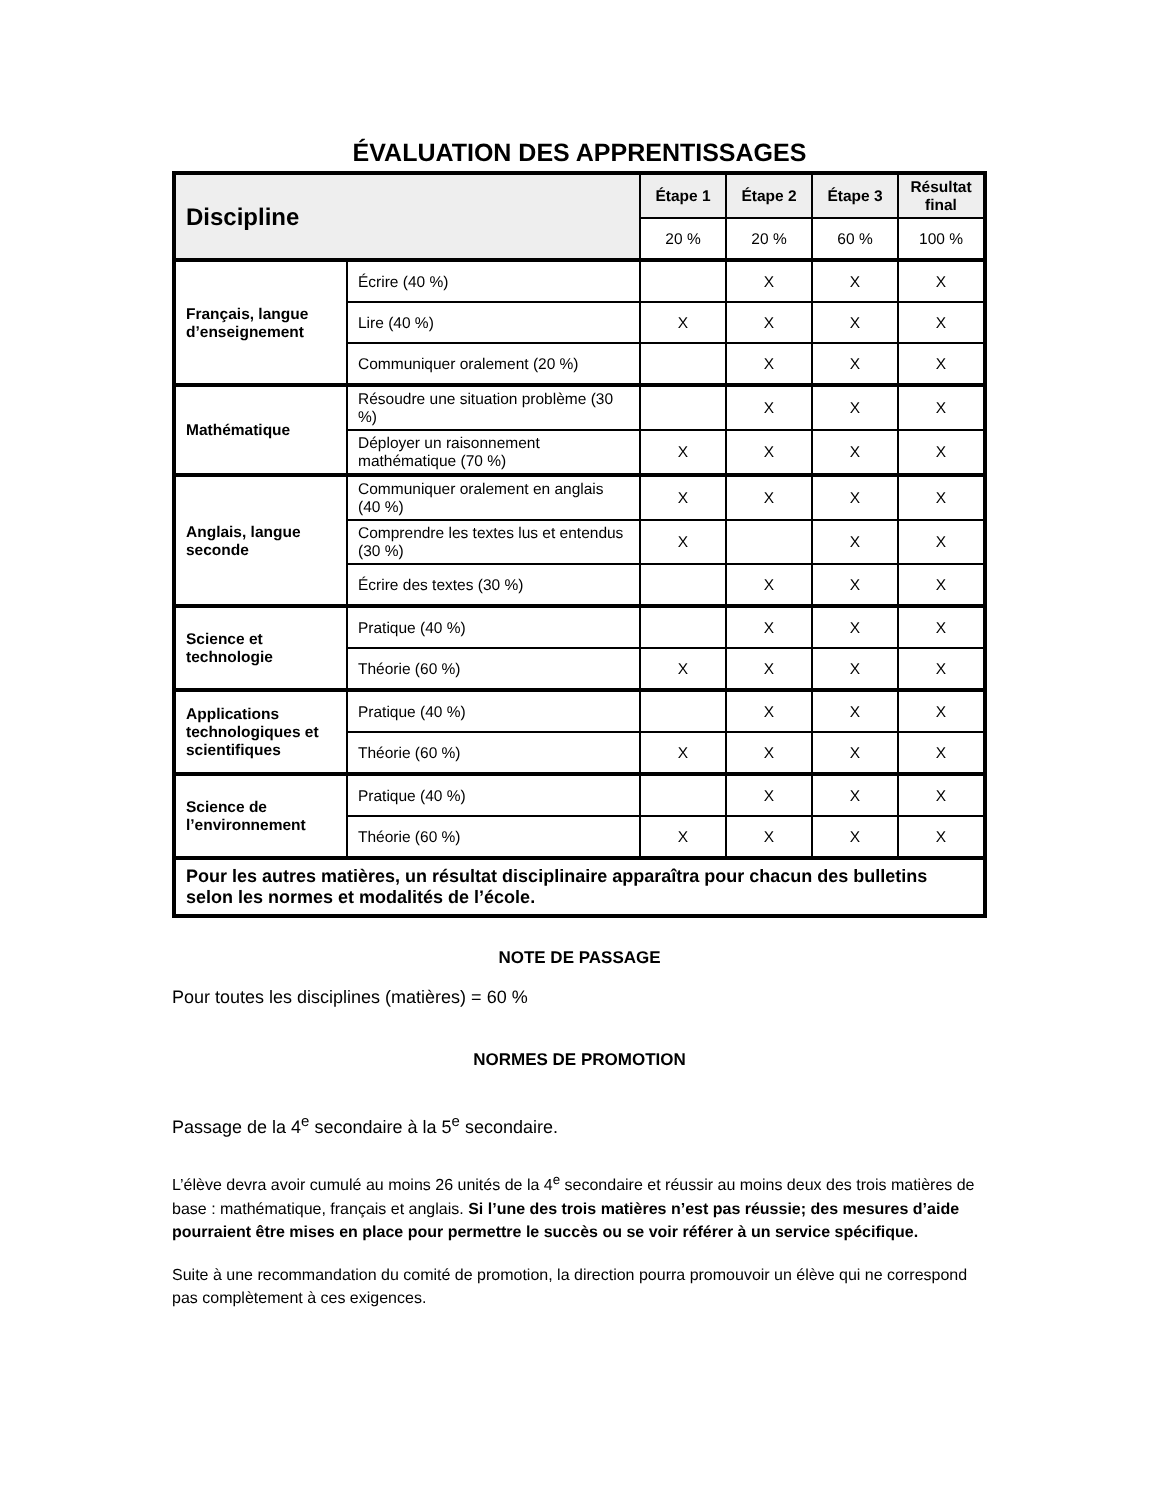ÉVALUATION DES APPRENTISSAGES
| Discipline | | Étape 1 | Étape 2 | Étape 3 | Résultat final |
| --- | --- | --- | --- | --- | --- |
| | | 20 % | 20 % | 60 % | 100 % |
| Français, langue d’enseignement | Écrire (40 %) | | X | X | X |
| | Lire (40 %) | X | X | X | X |
| | Communiquer oralement (20 %) | | X | X | X |
| Mathématique | Résoudre une situation problème (30 %) | | X | X | X |
| | Déployer un raisonnement mathématique (70 %) | X | X | X | X |
| Anglais, langue seconde | Communiquer oralement en anglais (40 %) | X | X | X | X |
| | Comprendre les textes lus et entendus (30 %) | X | | X | X |
| | Écrire des textes (30 %) | | X | X | X |
| Science et technologie | Pratique (40 %) | | X | X | X |
| | Théorie (60 %) | X | X | X | X |
| Applications technologiques et scientifiques | Pratique (40 %) | | X | X | X |
| | Théorie (60 %) | X | X | X | X |
| Science de l’environnement | Pratique (40 %) | | X | X | X |
| | Théorie (60 %) | X | X | X | X |
| Pour les autres matières, un résultat disciplinaire apparaîtra pour chacun des bulletins selon les normes et modalités de l’école. | | | | | |
NOTE DE PASSAGE
Pour toutes les disciplines (matières) = 60 %
NORMES DE PROMOTION
Passage de la 4<sup>e</sup> secondaire à la 5<sup>e</sup> secondaire.
L’élève devra avoir cumulé au moins 26 unités de la 4<sup>e</sup> secondaire et réussir au moins deux des trois matières de base : mathématique, français et anglais. Si l’une des trois matières n’est pas réussie; des mesures d’aide pourraient être mises en place pour permettre le succès ou se voir référer à un service spécifique.
Suite à une recommandation du comité de promotion, la direction pourra promouvoir un élève qui ne correspond pas complètement à ces exigences.